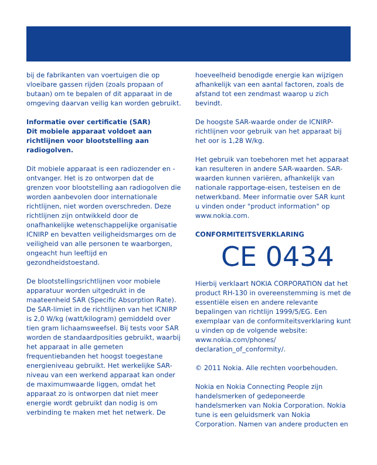bij de fabrikanten van voertuigen die op vloeibare gassen rijden (zoals propaan of butaan) om te bepalen of dit apparaat in de omgeving daarvan veilig kan worden gebruikt.
Informatie over certificatie (SAR)
Dit mobiele apparaat voldoet aan richtlijnen voor blootstelling aan radiogolven.
Dit mobiele apparaat is een radiozender en -ontvanger. Het is zo ontworpen dat de grenzen voor blootstelling aan radiogolven die worden aanbevolen door internationale richtlijnen, niet worden overschreden. Deze richtlijnen zijn ontwikkeld door de onafhankelijke wetenschappelijke organisatie ICNIRP en bevatten veiligheidsmarges om de veiligheid van alle personen te waarborgen, ongeacht hun leeftijd en gezondheidstoestand.
De blootstellingsrichtlijnen voor mobiele apparatuur worden uitgedrukt in de maateenheid SAR (Specific Absorption Rate). De SAR-limiet in de richtlijnen van het ICNIRP is 2,0 W/kg (watt/kilogram) gemiddeld over tien gram lichaamsweefsel. Bij tests voor SAR worden de standaardposities gebruikt, waarbij het apparaat in alle gemeten frequentiebanden het hoogst toegestane energieniveau gebruikt. Het werkelijke SAR-niveau van een werkend apparaat kan onder de maximumwaarde liggen, omdat het apparaat zo is ontworpen dat niet meer energie wordt gebruikt dan nodig is om verbinding te maken met het netwerk. De
hoeveelheid benodigde energie kan wijzigen afhankelijk van een aantal factoren, zoals de afstand tot een zendmast waarop u zich bevindt.
De hoogste SAR-waarde onder de ICNIRP-richtlijnen voor gebruik van het apparaat bij het oor is 1,28 W/kg.
Het gebruik van toebehoren met het apparaat kan resulteren in andere SAR-waarden. SAR-waarden kunnen variëren, afhankelijk van nationale rapportage-eisen, testeisen en de netwerkband. Meer informatie over SAR kunt u vinden onder "product information" op www.nokia.com.
CONFORMITEITSVERKLARING
CE 0434
Hierbij verklaart NOKIA CORPORATION dat het product RH-130 in overeenstemming is met de essentiële eisen en andere relevante bepalingen van richtlijn 1999/5/EG. Een exemplaar van de conformiteitsverklaring kunt u vinden op de volgende website: www.nokia.com/phones/ declaration_of_conformity/.
© 2011 Nokia. Alle rechten voorbehouden.
Nokia en Nokia Connecting People zijn handelsmerken of gedeponeerde handelsmerken van Nokia Corporation. Nokia tune is een geluidsmerk van Nokia Corporation. Namen van andere producten en